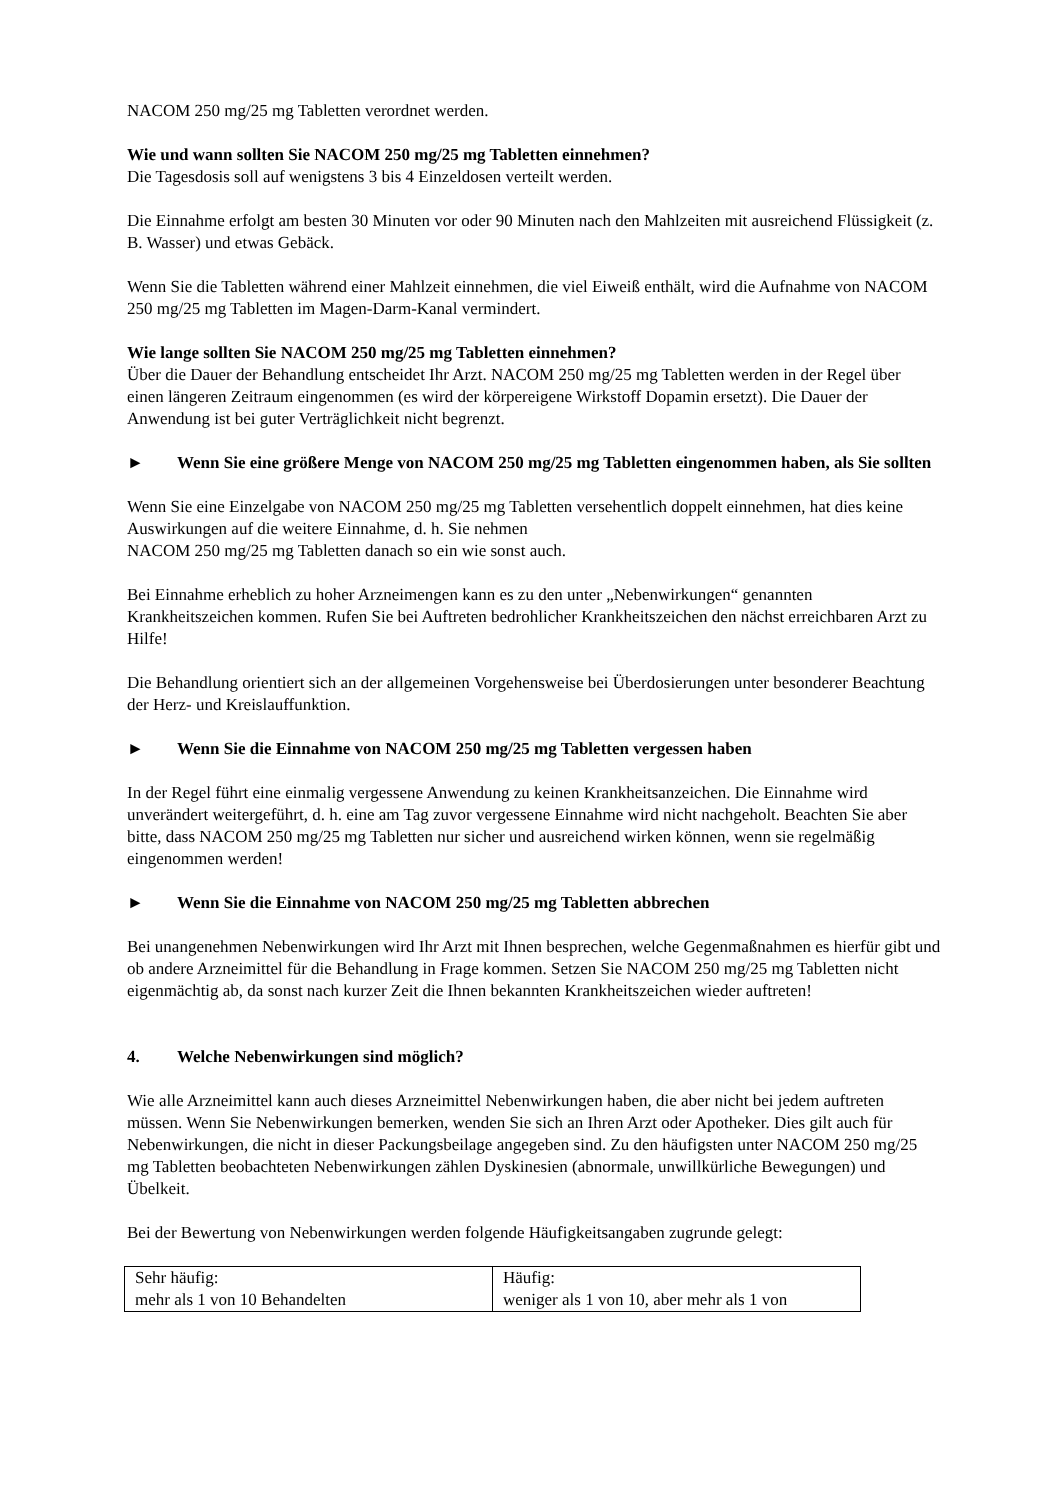NACOM 250 mg/25 mg Tabletten verordnet werden.
Wie und wann sollten Sie NACOM 250 mg/25 mg Tabletten einnehmen?
Die Tagesdosis soll auf wenigstens 3 bis 4 Einzeldosen verteilt werden.
Die Einnahme erfolgt am besten 30 Minuten vor oder 90 Minuten nach den Mahlzeiten mit ausreichend Flüssigkeit (z. B. Wasser) und etwas Gebäck.
Wenn Sie die Tabletten während einer Mahlzeit einnehmen, die viel Eiweiß enthält, wird die Aufnahme von NACOM 250 mg/25 mg Tabletten im Magen-Darm-Kanal vermindert.
Wie lange sollten Sie NACOM 250 mg/25 mg Tabletten einnehmen?
Über die Dauer der Behandlung entscheidet Ihr Arzt. NACOM 250 mg/25 mg Tabletten werden in der Regel über einen längeren Zeitraum eingenommen (es wird der körpereigene Wirkstoff Dopamin ersetzt). Die Dauer der Anwendung ist bei guter Verträglichkeit nicht begrenzt.
► Wenn Sie eine größere Menge von NACOM 250 mg/25 mg Tabletten eingenommen haben, als Sie sollten
Wenn Sie eine Einzelgabe von NACOM 250 mg/25 mg Tabletten versehentlich doppelt einnehmen, hat dies keine Auswirkungen auf die weitere Einnahme, d. h. Sie nehmen
NACOM 250 mg/25 mg Tabletten danach so ein wie sonst auch.
Bei Einnahme erheblich zu hoher Arzneimengen kann es zu den unter „Nebenwirkungen“ genannten Krankheitszeichen kommen. Rufen Sie bei Auftreten bedrohlicher Krankheitszeichen den nächst erreichbaren Arzt zu Hilfe!
Die Behandlung orientiert sich an der allgemeinen Vorgehensweise bei Überdosierungen unter besonderer Beachtung der Herz- und Kreislauffunktion.
► Wenn Sie die Einnahme von NACOM 250 mg/25 mg Tabletten vergessen haben
In der Regel führt eine einmalig vergessene Anwendung zu keinen Krankheitsanzeichen. Die Einnahme wird unverändert weitergeführt, d. h. eine am Tag zuvor vergessene Einnahme wird nicht nachgeholt. Beachten Sie aber bitte, dass NACOM 250 mg/25 mg Tabletten nur sicher und ausreichend wirken können, wenn sie regelmäßig eingenommen werden!
► Wenn Sie die Einnahme von NACOM 250 mg/25 mg Tabletten abbrechen
Bei unangenehmen Nebenwirkungen wird Ihr Arzt mit Ihnen besprechen, welche Gegenmaßnahmen es hierfür gibt und ob andere Arzneimittel für die Behandlung in Frage kommen. Setzen Sie NACOM 250 mg/25 mg Tabletten nicht eigenmächtig ab, da sonst nach kurzer Zeit die Ihnen bekannten Krankheitszeichen wieder auftreten!
4. Welche Nebenwirkungen sind möglich?
Wie alle Arzneimittel kann auch dieses Arzneimittel Nebenwirkungen haben, die aber nicht bei jedem auftreten müssen. Wenn Sie Nebenwirkungen bemerken, wenden Sie sich an Ihren Arzt oder Apotheker. Dies gilt auch für Nebenwirkungen, die nicht in dieser Packungsbeilage angegeben sind. Zu den häufigsten unter NACOM 250 mg/25 mg Tabletten beobachteten Nebenwirkungen zählen Dyskinesien (abnormale, unwillkürliche Bewegungen) und Übelkeit.
Bei der Bewertung von Nebenwirkungen werden folgende Häufigkeitsangaben zugrunde gelegt:
| Sehr häufig: mehr als 1 von 10 Behandelten | Häufig: weniger als 1 von 10, aber mehr als 1 von |